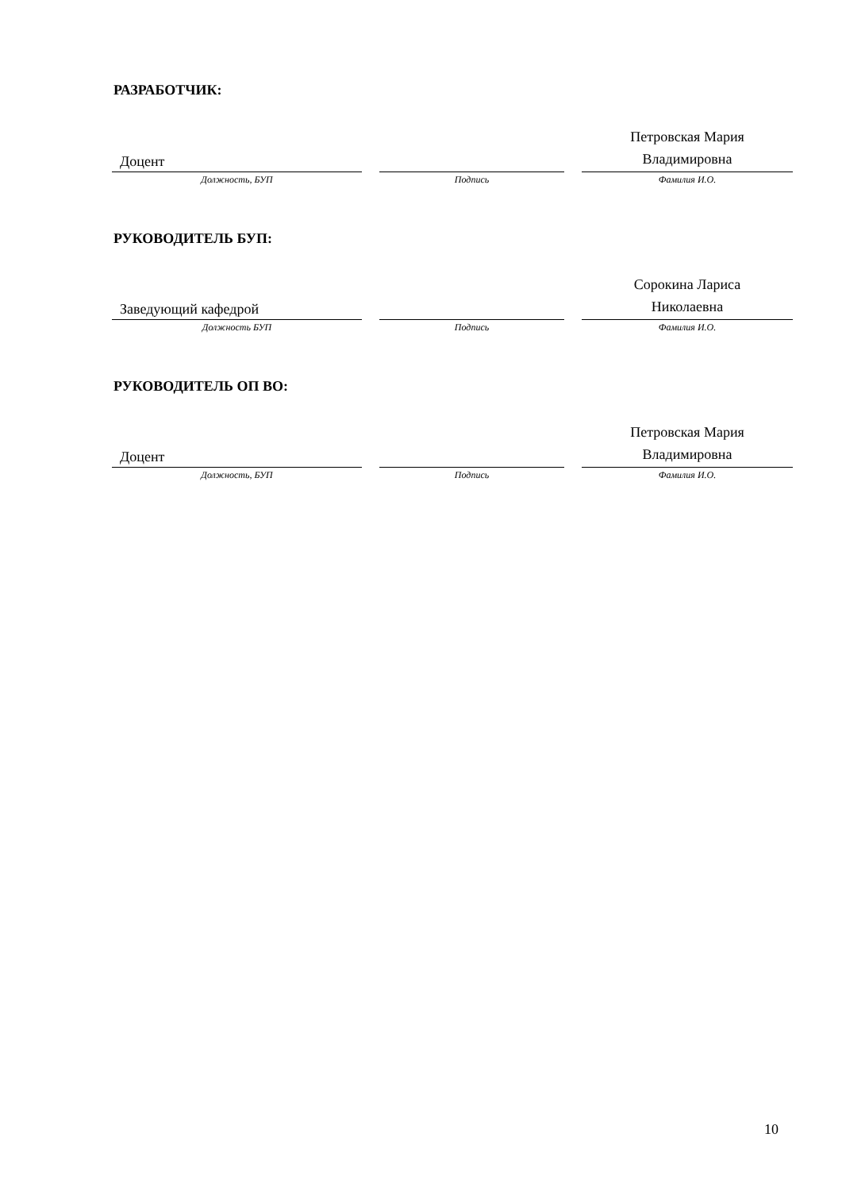РАЗРАБОТЧИК:
| Доцент | | | | Петровская Мария Владимировна |
| Должность, БУП | | Подпись | | Фамилия И.О. |
РУКОВОДИТЕЛЬ БУП:
| Заведующий кафедрой | | | | Сорокина Лариса Николаевна |
| Должность БУП | | Подпись | | Фамилия И.О. |
РУКОВОДИТЕЛЬ ОП ВО:
| Доцент | | | | Петровская Мария Владимировна |
| Должность, БУП | | Подпись | | Фамилия И.О. |
10